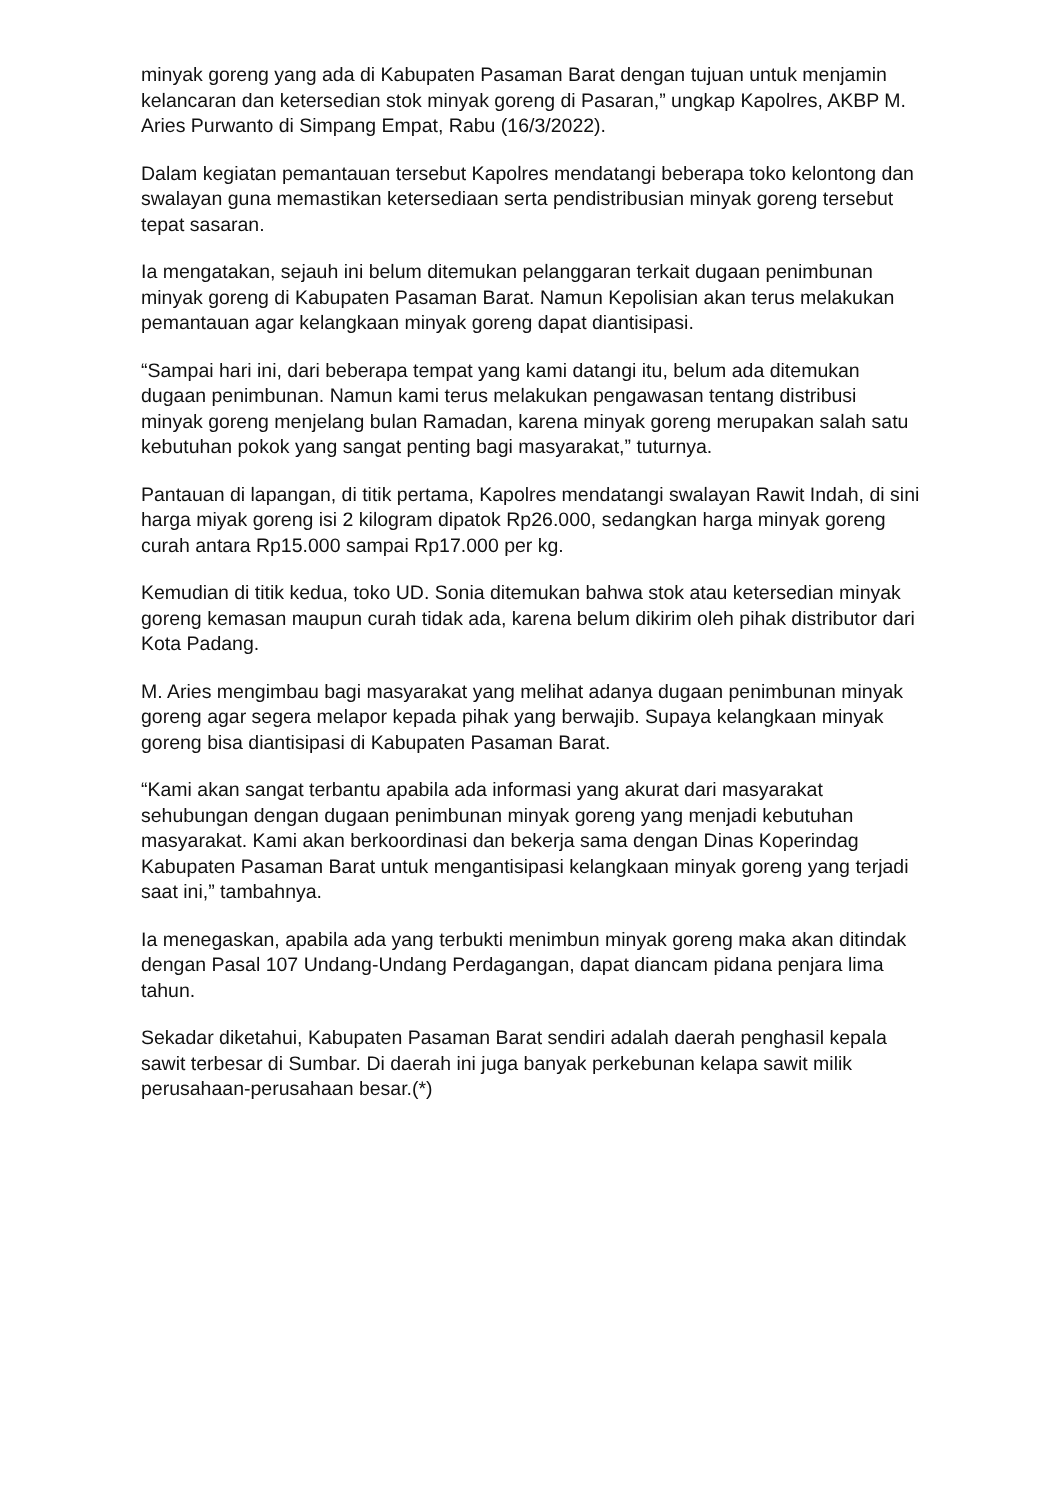minyak goreng yang ada di Kabupaten Pasaman Barat dengan tujuan untuk menjamin kelancaran dan ketersedian stok minyak goreng di Pasaran,” ungkap Kapolres, AKBP M. Aries Purwanto di Simpang Empat, Rabu (16/3/2022).
Dalam kegiatan pemantauan tersebut Kapolres mendatangi beberapa toko kelontong dan swalayan guna memastikan ketersediaan serta pendistribusian minyak goreng tersebut tepat sasaran.
Ia mengatakan, sejauh ini belum ditemukan pelanggaran terkait dugaan penimbunan minyak goreng di Kabupaten Pasaman Barat. Namun Kepolisian akan terus melakukan pemantauan agar kelangkaan minyak goreng dapat diantisipasi.
“Sampai hari ini, dari beberapa tempat yang kami datangi itu, belum ada ditemukan dugaan penimbunan. Namun kami terus melakukan pengawasan tentang distribusi minyak goreng menjelang bulan Ramadan, karena minyak goreng merupakan salah satu kebutuhan pokok yang sangat penting bagi masyarakat,” tuturnya.
Pantauan di lapangan, di titik pertama, Kapolres mendatangi swalayan Rawit Indah, di sini harga miyak goreng isi 2 kilogram dipatok Rp26.000, sedangkan harga minyak goreng curah antara Rp15.000 sampai Rp17.000 per kg.
Kemudian di titik kedua, toko UD. Sonia ditemukan bahwa stok atau ketersedian minyak goreng kemasan maupun curah tidak ada, karena belum dikirim oleh pihak distributor dari Kota Padang.
M. Aries mengimbau bagi masyarakat yang melihat adanya dugaan penimbunan minyak goreng agar segera melapor kepada pihak yang berwajib. Supaya kelangkaan minyak goreng bisa diantisipasi di Kabupaten Pasaman Barat.
“Kami akan sangat terbantu apabila ada informasi yang akurat dari masyarakat sehubungan dengan dugaan penimbunan minyak goreng yang menjadi kebutuhan masyarakat. Kami akan berkoordinasi dan bekerja sama dengan Dinas Koperindag Kabupaten Pasaman Barat untuk mengantisipasi kelangkaan minyak goreng yang terjadi saat ini,” tambahnya.
Ia menegaskan, apabila ada yang terbukti menimbun minyak goreng maka akan ditindak dengan Pasal 107 Undang-Undang Perdagangan, dapat diancam pidana penjara lima tahun.
Sekadar diketahui, Kabupaten Pasaman Barat sendiri adalah daerah penghasil kepala sawit terbesar di Sumbar. Di daerah ini juga banyak perkebunan kelapa sawit milik perusahaan-perusahaan besar.(*)